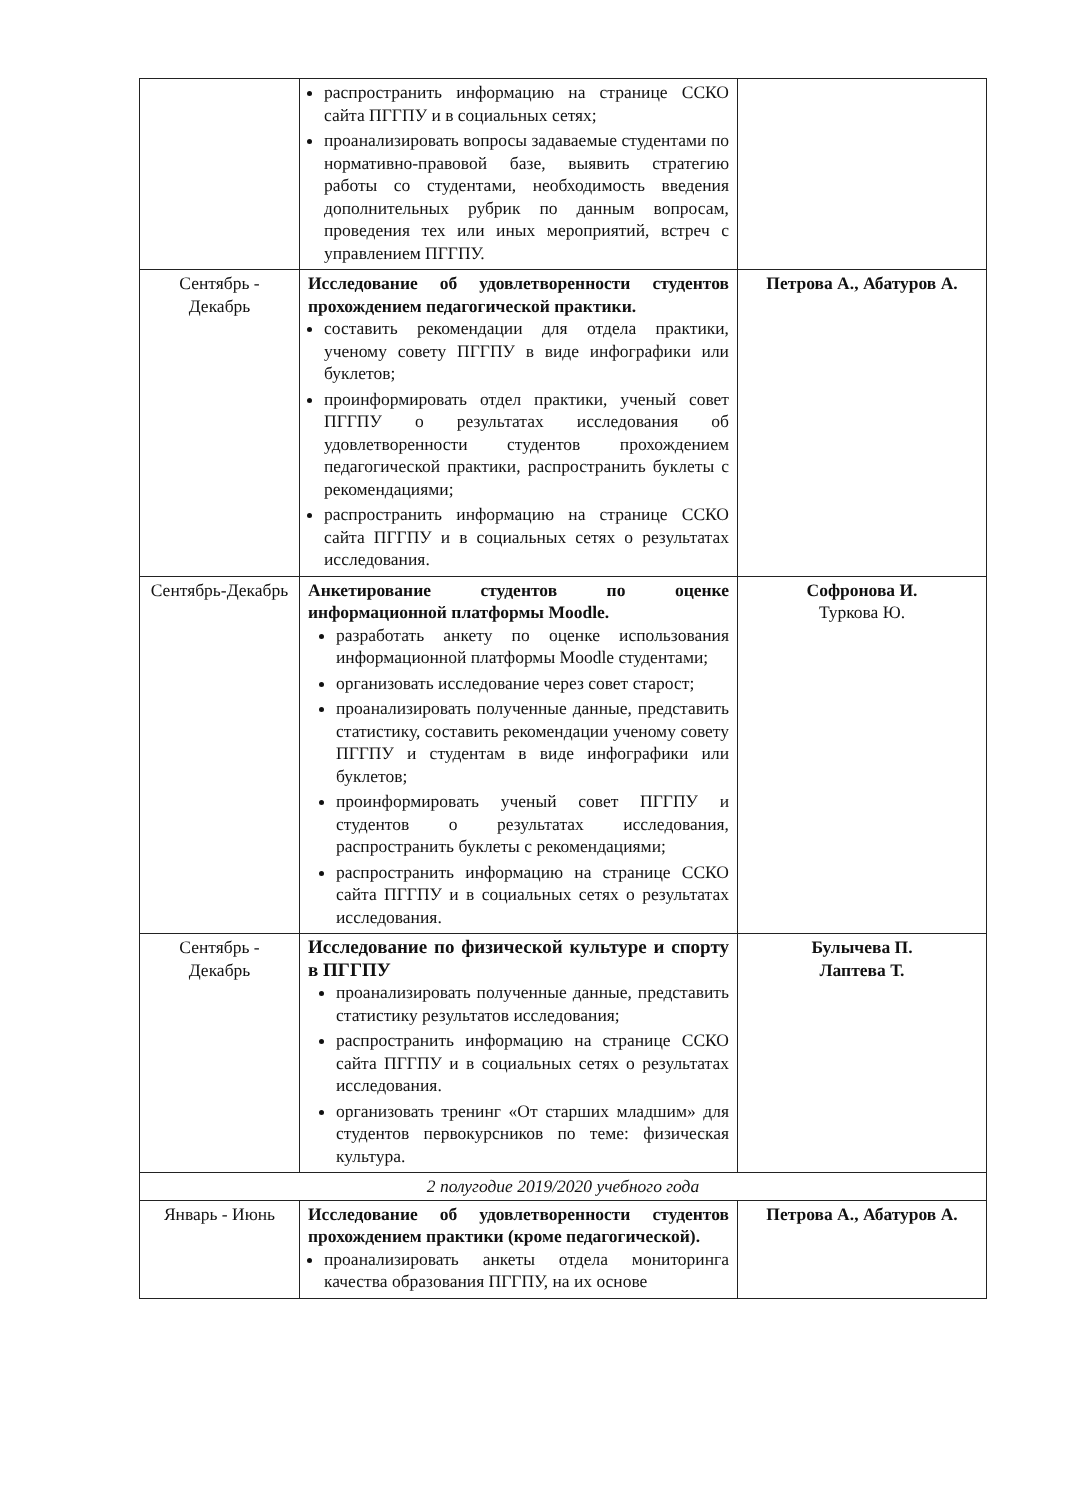| | распространить информацию на странице ССКО сайта ПГГПУ и в социальных сетях; проанализировать вопросы задаваемые студентами по нормативно-правовой базе, выявить стратегию работы со студентами, необходимость введения дополнительных рубрик по данным вопросам, проведения тех или иных мероприятий, встреч с управлением ПГГПУ. | |
| Сентябрь - Декабрь | Исследование об удовлетворенности студентов прохождением педагогической практики. составить рекомендации для отдела практики, ученому совету ПГГПУ в виде инфографики или буклетов; проинформировать отдел практики, ученый совет ПГГПУ о результатах исследования об удовлетворенности студентов прохождением педагогической практики, распространить буклеты с рекомендациями; распространить информацию на странице ССКО сайта ПГГПУ и в социальных сетях о результатах исследования. | Петрова А., Абатуров А. |
| Сентябрь-Декабрь | Анкетирование студентов по оценке информационной платформы Moodle. разработать анкету по оценке использования информационной платформы Moodle студентами; организовать исследование через совет старост; проанализировать полученные данные, представить статистику, составить рекомендации ученому совету ПГГПУ и студентам в виде инфографики или буклетов; проинформировать ученый совет ПГГПУ и студентов о результатах исследования, распространить буклеты с рекомендациями; распространить информацию на странице ССКО сайта ПГГПУ и в социальных сетях о результатах исследования. | Софронова И. Туркова Ю. |
| Сентябрь - Декабрь | Исследование по физической культуре и спорту в ПГГПУ проанализировать полученные данные, представить статистику результатов исследования; распространить информацию на странице ССКО сайта ПГГПУ и в социальных сетях о результатах исследования. организовать тренинг «От старших младшим» для студентов первокурсников по теме: физическая культура. | Булычева П. Лаптева Т. |
| 2 полугодие 2019/2020 учебного года | | |
| Январь - Июнь | Исследование об удовлетворенности студентов прохождением практики (кроме педагогической). проанализировать анкеты отдела мониторинга качества образования ПГГПУ, на их основе | Петрова А., Абатуров А. |